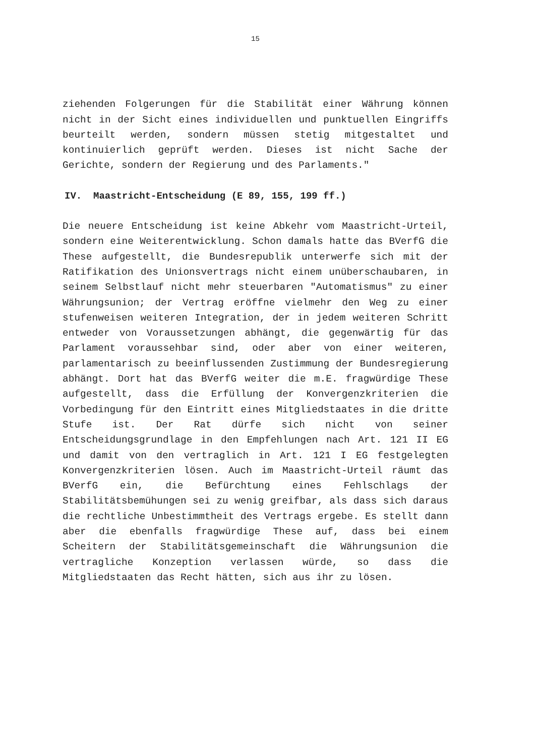15
ziehenden Folgerungen für die Stabilität einer Währung können nicht in der Sicht eines individuellen und punktuellen Eingriffs beurteilt werden, sondern müssen stetig mitgestaltet und kontinuierlich geprüft werden. Dieses ist nicht Sache der Gerichte, sondern der Regierung und des Parlaments."
IV. Maastricht-Entscheidung (E 89, 155, 199 ff.)
Die neuere Entscheidung ist keine Abkehr vom Maastricht-Urteil, sondern eine Weiterentwicklung. Schon damals hatte das BVerfG die These aufgestellt, die Bundesrepublik unterwerfe sich mit der Ratifikation des Unionsvertrags nicht einem unüberschaubaren, in seinem Selbstlauf nicht mehr steuerbaren "Automatismus" zu einer Währungsunion; der Vertrag eröffne vielmehr den Weg zu einer stufenweisen weiteren Integration, der in jedem weiteren Schritt entweder von Voraussetzungen abhängt, die gegenwärtig für das Parlament voraussehbar sind, oder aber von einer weiteren, parlamentarisch zu beeinflussenden Zustimmung der Bundesregierung abhängt. Dort hat das BVerfG weiter die m.E. fragwürdige These aufgestellt, dass die Erfüllung der Konvergenzkriterien die Vorbedingung für den Eintritt eines Mitgliedstaates in die dritte Stufe ist. Der Rat dürfe sich nicht von seiner Entscheidungsgrundlage in den Empfehlungen nach Art. 121 II EG und damit von den vertraglich in Art. 121 I EG festgelegten Konvergenzkriterien lösen. Auch im Maastricht-Urteil räumt das BVerfG ein, die Befürchtung eines Fehlschlags der Stabilitätsbemühungen sei zu wenig greifbar, als dass sich daraus die rechtliche Unbestimmtheit des Vertrags ergebe. Es stellt dann aber die ebenfalls fragwürdige These auf, dass bei einem Scheitern der Stabilitätsgemeinschaft die Währungsunion die vertragliche Konzeption verlassen würde, so dass die Mitgliedstaaten das Recht hätten, sich aus ihr zu lösen.